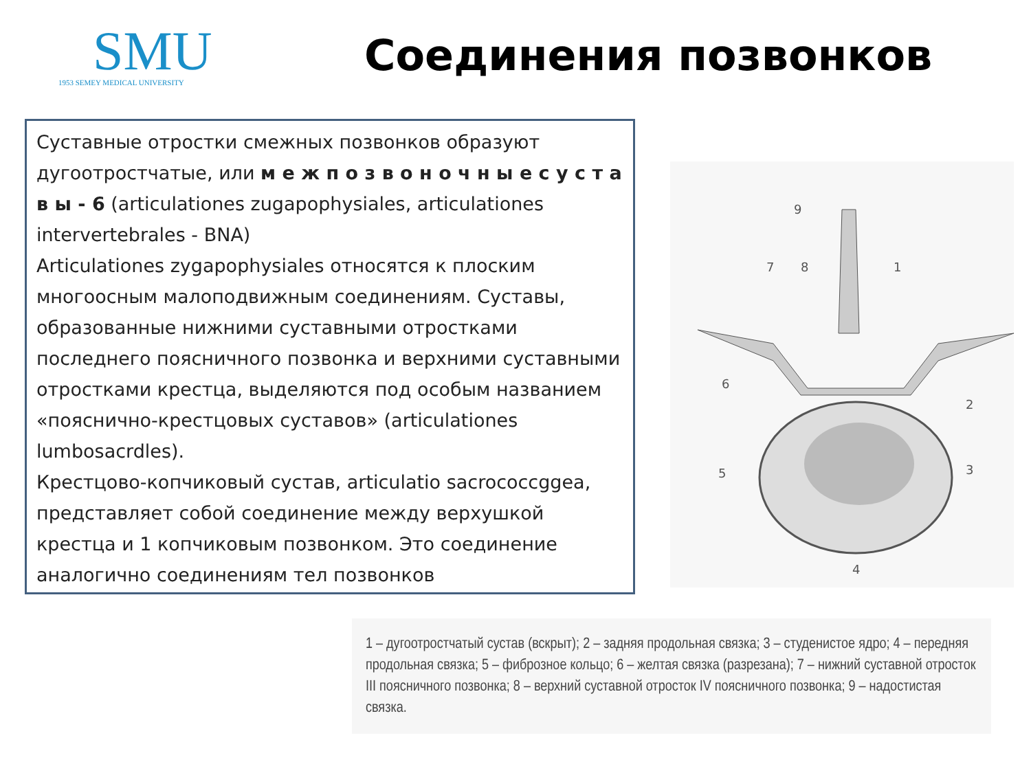SMU
1953 SEMEY MEDICAL UNIVERSITY
Соединения позвонков
Суставные отростки смежных позвонков образуют дугоотростчатые, или м е ж п о з в о н о ч н ы е с у с т а в ы - 6 (articulationes zugapophysiales, articulationes intervertebrales - BNA)
Articulationes zygapophysiales относятся к плоским многоосным малоподвижным соединениям. Суставы, образованные нижними суставными отростками последнего поясничного позвонка и верхними суставными отростками крестца, выделяются под особым названием «пояснично-крестцовых суставов» (articulationes lumbosacrdles).
Крестцово-копчиковый сустав, articulatio sacrococcggea, представляет собой соединение между верхушкой крестца и 1 копчиковым позвонком. Это соединение аналогично соединениям тел позвонков
9
7
8
1
6
2
5
3
4
1 – дугоотростчатый сустав (вскрыт); 2 – задняя продольная связка; 3 – студенистое ядро; 4 – передняя продольная связка; 5 – фиброзное кольцо; 6 – желтая связка (разрезана); 7 – нижний суставной отросток III поясничного позвонка; 8 – верхний суставной отросток IV поясничного позвонка; 9 – надостистая связка.